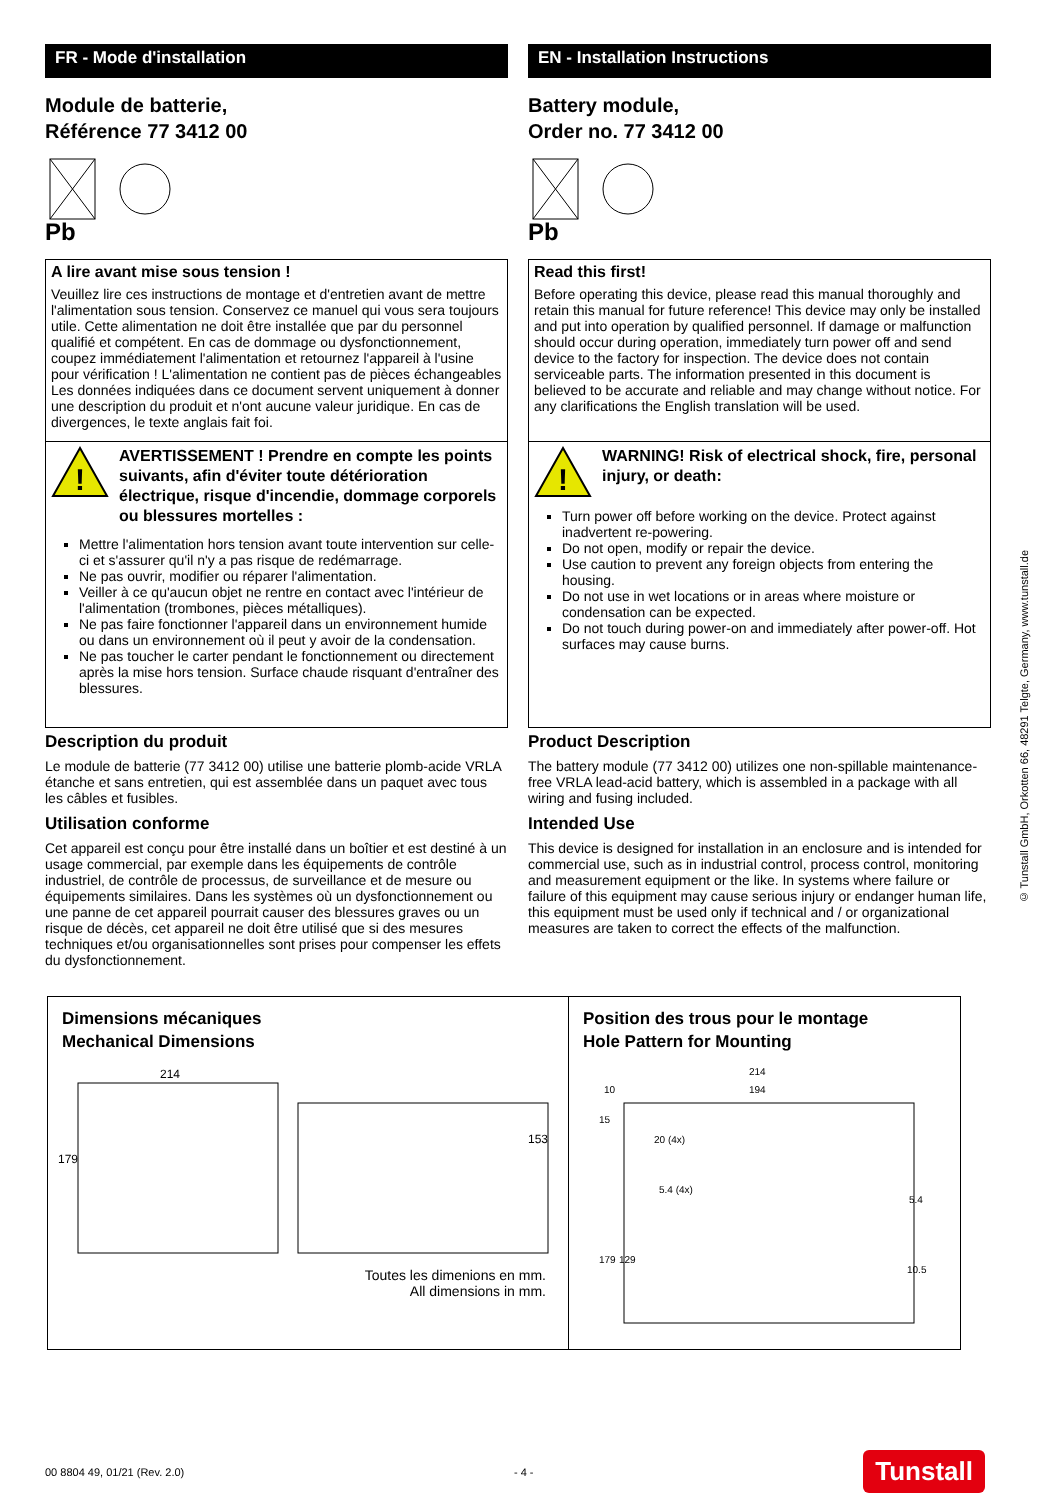FR - Mode d'installation
Module de batterie,
Référence 77 3412 00
Pb
A lire avant mise sous tension !
Veuillez lire ces instructions de montage et d'entretien avant de mettre l'alimentation sous tension. Conservez ce manuel qui vous sera toujours utile. Cette alimentation ne doit être installée que par du personnel qualifié et compétent. En cas de dommage ou dysfonctionnement, coupez immédiatement l'alimentation et retournez l'appareil à l'usine pour vérification ! L'alimentation ne contient pas de pièces échangeables Les données indiquées dans ce document servent uniquement à donner une description du produit et n'ont aucune valeur juridique. En cas de divergences, le texte anglais fait foi.
!
AVERTISSEMENT ! Prendre en compte les points suivants, afin d'éviter toute détérioration électrique, risque d'incendie, dommage corporels ou blessures mortelles :
Mettre l'alimentation hors tension avant toute intervention sur celle-ci et s'assurer qu'il n'y a pas risque de redémarrage.
Ne pas ouvrir, modifier ou réparer l'alimentation.
Veiller à ce qu'aucun objet ne rentre en contact avec l'intérieur de l'alimentation (trombones, pièces métalliques).
Ne pas faire fonctionner l'appareil dans un environnement humide ou dans un environnement où il peut y avoir de la condensation.
Ne pas toucher le carter pendant le fonctionnement ou directement après la mise hors tension. Surface chaude risquant d'entraîner des blessures.
Description du produit
Le module de batterie (77 3412 00) utilise une batterie plomb-acide VRLA étanche et sans entretien, qui est assemblée dans un paquet avec tous les câbles et fusibles.
Utilisation conforme
Cet appareil est conçu pour être installé dans un boîtier et est destiné à un usage commercial, par exemple dans les équipements de contrôle industriel, de contrôle de processus, de surveillance et de mesure ou équipements similaires. Dans les systèmes où un dysfonctionnement ou une panne de cet appareil pourrait causer des blessures graves ou un risque de décès, cet appareil ne doit être utilisé que si des mesures techniques et/ou organisationnelles sont prises pour compenser les effets du dysfonctionnement.
EN - Installation Instructions
Battery module,
Order no. 77 3412 00
Pb
Read this first!
Before operating this device, please read this manual thoroughly and retain this manual for future reference! This device may only be installed and put into operation by qualified personnel. If damage or malfunction should occur during operation, immediately turn power off and send device to the factory for inspection. The device does not contain serviceable parts. The information presented in this document is believed to be accurate and reliable and may change without notice. For any clarifications the English translation will be used.
!
WARNING! Risk of electrical shock, fire, personal injury, or death:
Turn power off before working on the device. Protect against inadvertent re-powering.
Do not open, modify or repair the device.
Use caution to prevent any foreign objects from entering the housing.
Do not use in wet locations or in areas where moisture or condensation can be expected.
Do not touch during power-on and immediately after power-off. Hot surfaces may cause burns.
Product Description
The battery module (77 3412 00) utilizes one non-spillable maintenance-free VRLA lead-acid battery, which is assembled in a package with all wiring and fusing included.
Intended Use
This device is designed for installation in an enclosure and is intended for commercial use, such as in industrial control, process control, monitoring and measurement equipment or the like. In systems where failure or failure of this equipment may cause serious injury or endanger human life, this equipment must be used only if technical and / or organizational measures are taken to correct the effects of the malfunction.
Dimensions mécaniques
Mechanical Dimensions
214
179
153
Toutes les dimenions en mm.
All dimensions in mm.
Position des trous pour le montage
Hole Pattern for Mounting
214
194
10
15
20 (4x)
5.4 (4x)
179
129
5.4
10.5
© Tunstall GmbH, Orkotten 66, 48291 Telgte, Germany, www.tunstall.de
00 8804 49, 01/21 (Rev. 2.0) - 4 - Tunstall